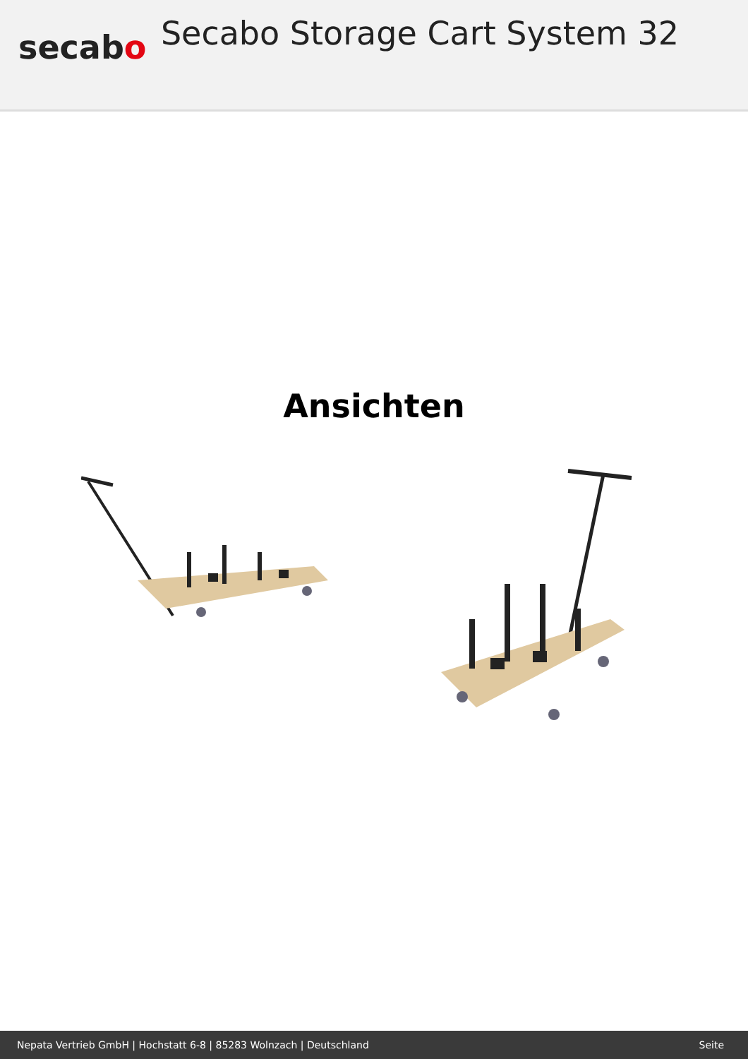secabo
Secabo Storage Cart System 32
Ansichten
Nepata Vertrieb GmbH | Hochstatt 6-8 | 85283 Wolnzach | Deutschland Seite